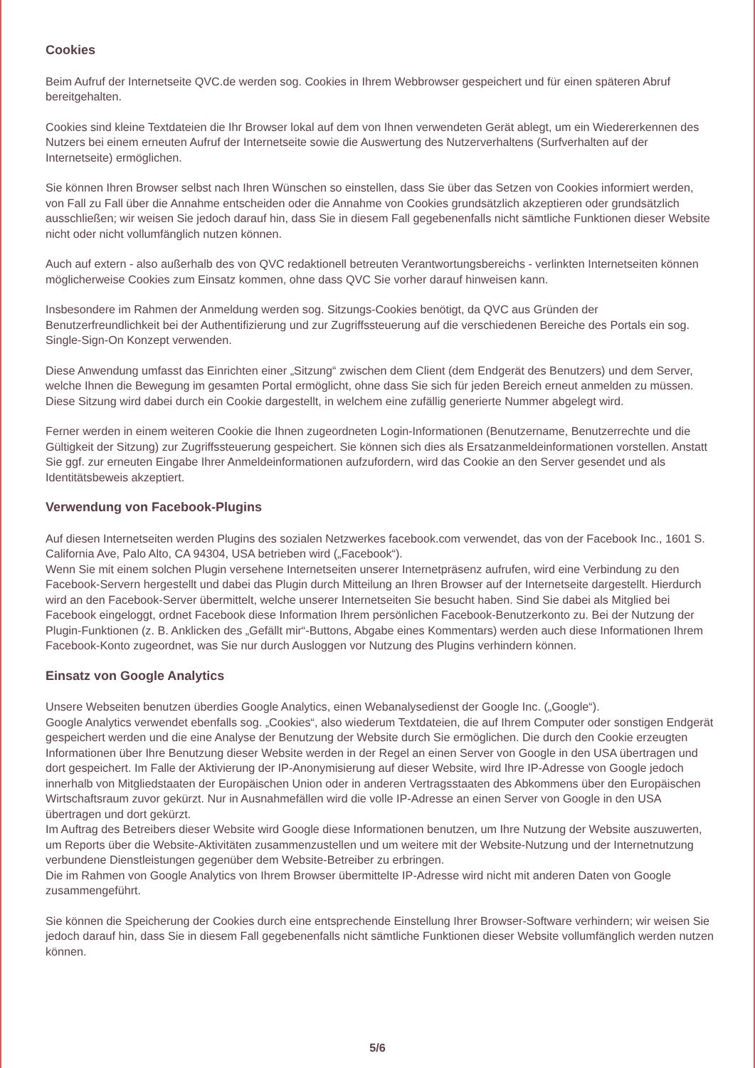Cookies
Beim Aufruf der Internetseite QVC.de werden sog. Cookies in Ihrem Webbrowser gespeichert und für einen späteren Abruf bereitgehalten.
Cookies sind kleine Textdateien die Ihr Browser lokal auf dem von Ihnen verwendeten Gerät ablegt, um ein Wiedererkennen des Nutzers bei einem erneuten Aufruf der Internetseite sowie die Auswertung des Nutzerverhaltens (Surfverhalten auf der Internetseite) ermöglichen.
Sie können Ihren Browser selbst nach Ihren Wünschen so einstellen, dass Sie über das Setzen von Cookies informiert werden, von Fall zu Fall über die Annahme entscheiden oder die Annahme von Cookies grundsätzlich akzeptieren oder grundsätzlich ausschließen; wir weisen Sie jedoch darauf hin, dass Sie in diesem Fall gegebenenfalls nicht sämtliche Funktionen dieser Website nicht oder nicht vollumfänglich nutzen können.
Auch auf extern - also außerhalb des von QVC redaktionell betreuten Verantwortungsbereichs - verlinkten Internetseiten können möglicherweise Cookies zum Einsatz kommen, ohne dass QVC Sie vorher darauf hinweisen kann.
Insbesondere im Rahmen der Anmeldung werden sog. Sitzungs-Cookies benötigt, da QVC aus Gründen der Benutzerfreundlichkeit bei der Authentifizierung und zur Zugriffssteuerung auf die verschiedenen Bereiche des Portals ein sog. Single-Sign-On Konzept verwenden.
Diese Anwendung umfasst das Einrichten einer „Sitzung“ zwischen dem Client (dem Endgerät des Benutzers) und dem Server, welche Ihnen die Bewegung im gesamten Portal ermöglicht, ohne dass Sie sich für jeden Bereich erneut anmelden zu müssen. Diese Sitzung wird dabei durch ein Cookie dargestellt, in welchem eine zufällig generierte Nummer abgelegt wird.
Ferner werden in einem weiteren Cookie die Ihnen zugeordneten Login-Informationen (Benutzername, Benutzerrechte und die Gültigkeit der Sitzung) zur Zugriffssteuerung gespeichert. Sie können sich dies als Ersatzanmeldeinformationen vorstellen. Anstatt Sie ggf. zur erneuten Eingabe Ihrer Anmeldeinformationen aufzufordern, wird das Cookie an den Server gesendet und als Identitätsbeweis akzeptiert.
Verwendung von Facebook-Plugins
Auf diesen Internetseiten werden Plugins des sozialen Netzwerkes facebook.com verwendet, das von der Facebook Inc., 1601 S. California Ave, Palo Alto, CA 94304, USA betrieben wird („Facebook“).
Wenn Sie mit einem solchen Plugin versehene Internetseiten unserer Internetpräsenz aufrufen, wird eine Verbindung zu den Facebook-Servern hergestellt und dabei das Plugin durch Mitteilung an Ihren Browser auf der Internetseite dargestellt. Hierdurch wird an den Facebook-Server übermittelt, welche unserer Internetseiten Sie besucht haben. Sind Sie dabei als Mitglied bei Facebook eingeloggt, ordnet Facebook diese Information Ihrem persönlichen Facebook-Benutzerkonto zu. Bei der Nutzung der Plugin-Funktionen (z. B. Anklicken des „Gefällt mir“-Buttons, Abgabe eines Kommentars) werden auch diese Informationen Ihrem Facebook-Konto zugeordnet, was Sie nur durch Ausloggen vor Nutzung des Plugins verhindern können.
Einsatz von Google Analytics
Unsere Webseiten benutzen überdies Google Analytics, einen Webanalysedienst der Google Inc. („Google“).
Google Analytics verwendet ebenfalls sog. „Cookies“, also wiederum Textdateien, die auf Ihrem Computer oder sonstigen Endgerät gespeichert werden und die eine Analyse der Benutzung der Website durch Sie ermöglichen. Die durch den Cookie erzeugten Informationen über Ihre Benutzung dieser Website werden in der Regel an einen Server von Google in den USA übertragen und dort gespeichert. Im Falle der Aktivierung der IP-Anonymisierung auf dieser Website, wird Ihre IP-Adresse von Google jedoch innerhalb von Mitgliedstaaten der Europäischen Union oder in anderen Vertragsstaaten des Abkommens über den Europäischen Wirtschaftsraum zuvor gekürzt. Nur in Ausnahmefällen wird die volle IP-Adresse an einen Server von Google in den USA übertragen und dort gekürzt.
Im Auftrag des Betreibers dieser Website wird Google diese Informationen benutzen, um Ihre Nutzung der Website auszuwerten, um Reports über die Website-Aktivitäten zusammenzustellen und um weitere mit der Website-Nutzung und der Internetnutzung verbundene Dienstleistungen gegenüber dem Website-Betreiber zu erbringen.
Die im Rahmen von Google Analytics von Ihrem Browser übermittelte IP-Adresse wird nicht mit anderen Daten von Google zusammengeführt.
Sie können die Speicherung der Cookies durch eine entsprechende Einstellung Ihrer Browser-Software verhindern; wir weisen Sie jedoch darauf hin, dass Sie in diesem Fall gegebenenfalls nicht sämtliche Funktionen dieser Website vollumfänglich werden nutzen können.
5/6